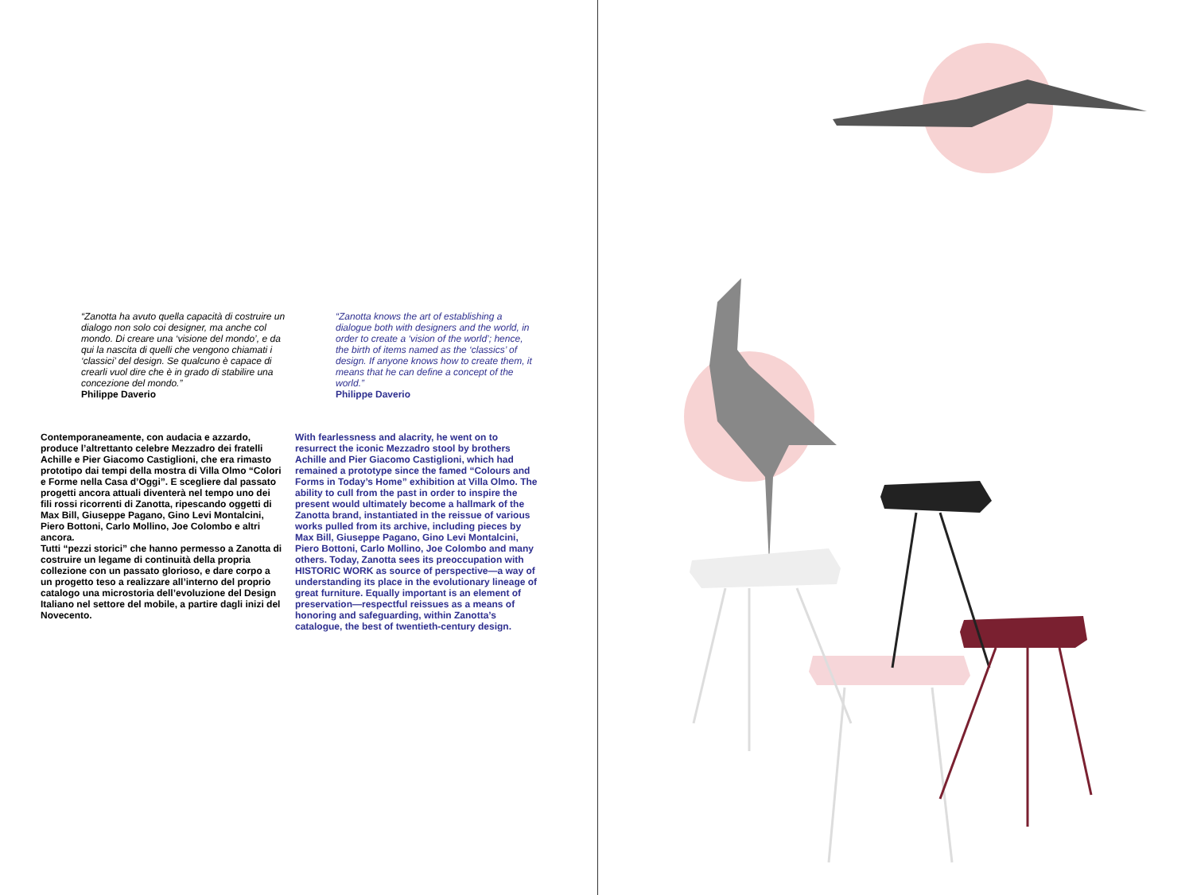“Zanotta ha avuto quella capacità di costruire un dialogo non solo coi designer, ma anche col mondo. Di creare una ‘visione del mondo’, e da qui la nascita di quelli che vengono chiamati i ‘classici’ del design. Se qualcuno è capace di crearli vuol dire che è in grado di stabilire una concezione del mondo.”
Philippe Daverio
“Zanotta knows the art of establishing a dialogue both with designers and the world, in order to create a ‘vision of the world’; hence, the birth of items named as the ‘classics’ of design. If anyone knows how to create them, it means that he can define a concept of the world.”
Philippe Daverio
Contemporaneamente, con audacia e azzardo, produce l’altrettanto celebre Mezzadro dei fratelli Achille e Pier Giacomo Castiglioni, che era rimasto prototipo dai tempi della mostra di Villa Olmo “Colori e Forme nella Casa d’Oggi”. E scegliere dal passato progetti ancora attuali diventerà nel tempo uno dei fili rossi ricorrenti di Zanotta, ripescando oggetti di Max Bill, Giuseppe Pagano, Gino Levi Montalcini, Piero Bottoni, Carlo Mollino, Joe Colombo e altri ancora.
Tutti “pezzi storici” che hanno permesso a Zanotta di costruire un legame di continuità della propria collezione con un passato glorioso, e dare corpo a un progetto teso a realizzare all’interno del proprio catalogo una microstoria dell’evoluzione del Design Italiano nel settore del mobile, a partire dagli inizi del Novecento.
With fearlessness and alacrity, he went on to resurrect the iconic Mezzadro stool by brothers Achille and Pier Giacomo Castiglioni, which had remained a prototype since the famed “Colours and Forms in Today’s Home” exhibition at Villa Olmo. The ability to cull from the past in order to inspire the present would ultimately become a hallmark of the Zanotta brand, instantiated in the reissue of various works pulled from its archive, including pieces by Max Bill, Giuseppe Pagano, Gino Levi Montalcini, Piero Bottoni, Carlo Mollino, Joe Colombo and many others. Today, Zanotta sees its preoccupation with HISTORIC WORK as source of perspective—a way of understanding its place in the evolutionary lineage of great furniture. Equally important is an element of preservation—respectful reissues as a means of honoring and safeguarding, within Zanotta’s catalogue, the best of twentieth-century design.